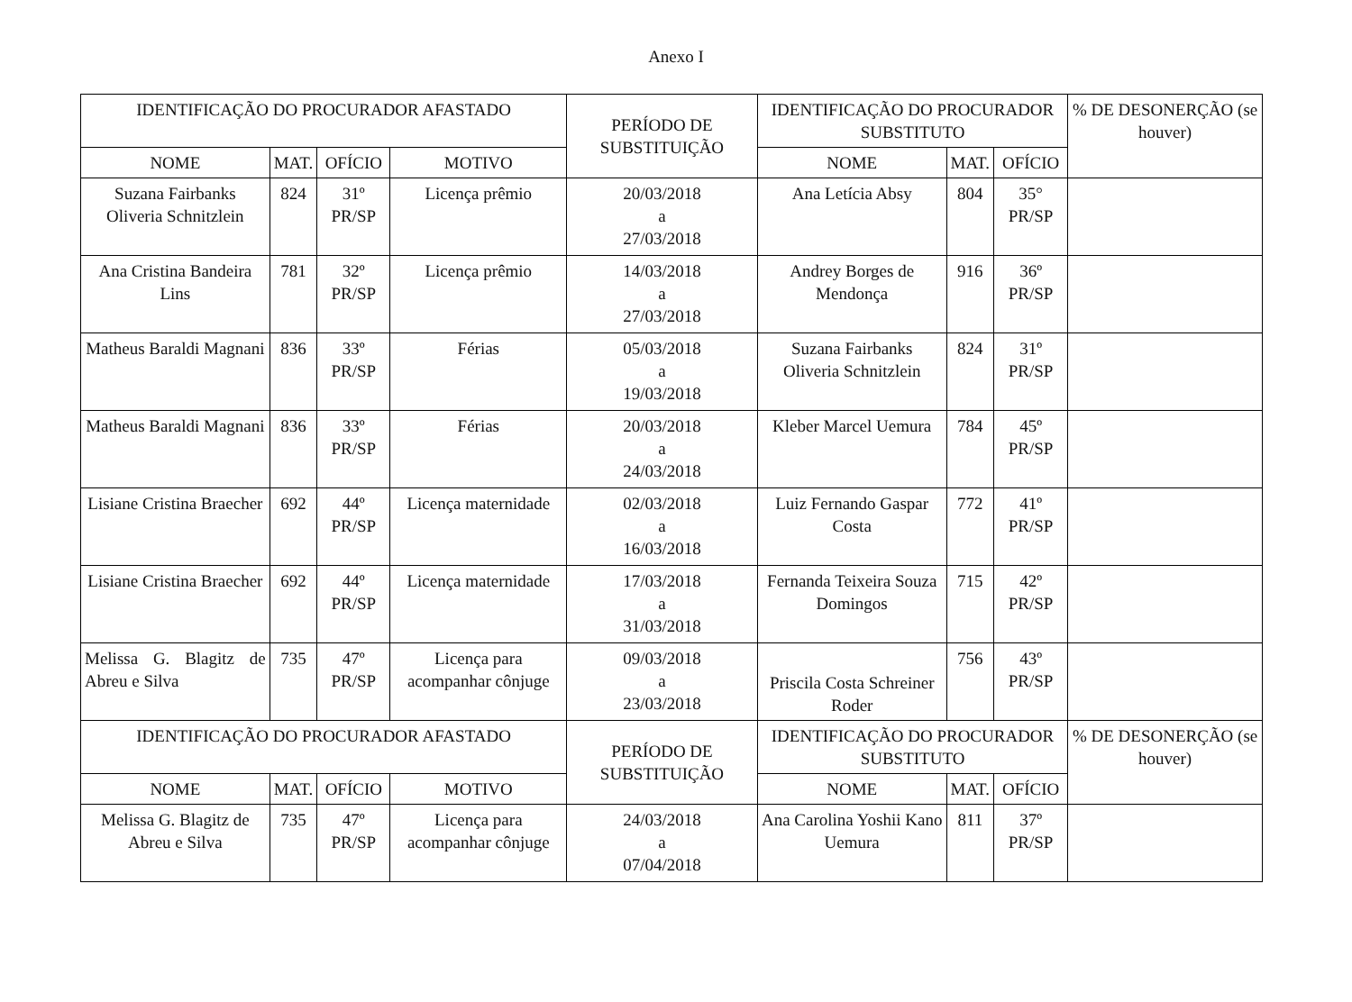Anexo I
| IDENTIFICAÇÃO DO PROCURADOR AFASTADO | | | | PERÍODO DE SUBSTITUIÇÃO | IDENTIFICAÇÃO DO PROCURADOR SUBSTITUTO | | | % DE DESONERÇÃO (se houver) |
| --- | --- | --- | --- | --- | --- | --- | --- | --- |
| NOME | MAT. | OFÍCIO | MOTIVO | | NOME | MAT. | OFÍCIO | |
| Suzana Fairbanks Oliveria Schnitzlein | 824 | 31º PR/SP | Licença prêmio | 20/03/2018 a 27/03/2018 | Ana Letícia Absy | 804 | 35° PR/SP | |
| Ana Cristina Bandeira Lins | 781 | 32º PR/SP | Licença prêmio | 14/03/2018 a 27/03/2018 | Andrey Borges de Mendonça | 916 | 36º PR/SP | |
| Matheus Baraldi Magnani | 836 | 33º PR/SP | Férias | 05/03/2018 a 19/03/2018 | Suzana Fairbanks Oliveria Schnitzlein | 824 | 31º PR/SP | |
| Matheus Baraldi Magnani | 836 | 33º PR/SP | Férias | 20/03/2018 a 24/03/2018 | Kleber Marcel Uemura | 784 | 45º PR/SP | |
| Lisiane Cristina Braecher | 692 | 44º PR/SP | Licença maternidade | 02/03/2018 a 16/03/2018 | Luiz Fernando Gaspar Costa | 772 | 41º PR/SP | |
| Lisiane Cristina Braecher | 692 | 44º PR/SP | Licença maternidade | 17/03/2018 a 31/03/2018 | Fernanda Teixeira Souza Domingos | 715 | 42º PR/SP | |
| Melissa G. Blagitz de Abreu e Silva | 735 | 47º PR/SP | Licença para acompanhar cônjuge | 09/03/2018 a 23/03/2018 | Priscila Costa Schreiner Roder | 756 | 43º PR/SP | |
| IDENTIFICAÇÃO DO PROCURADOR AFASTADO | | | | PERÍODO DE SUBSTITUIÇÃO | IDENTIFICAÇÃO DO PROCURADOR SUBSTITUTO | | | % DE DESONERÇÃO (se houver) |
| NOME | MAT. | OFÍCIO | MOTIVO | | NOME | MAT. | OFÍCIO | |
| Melissa G. Blagitz de Abreu e Silva | 735 | 47º PR/SP | Licença para acompanhar cônjuge | 24/03/2018 a 07/04/2018 | Ana Carolina Yoshii Kano Uemura | 811 | 37º PR/SP | |